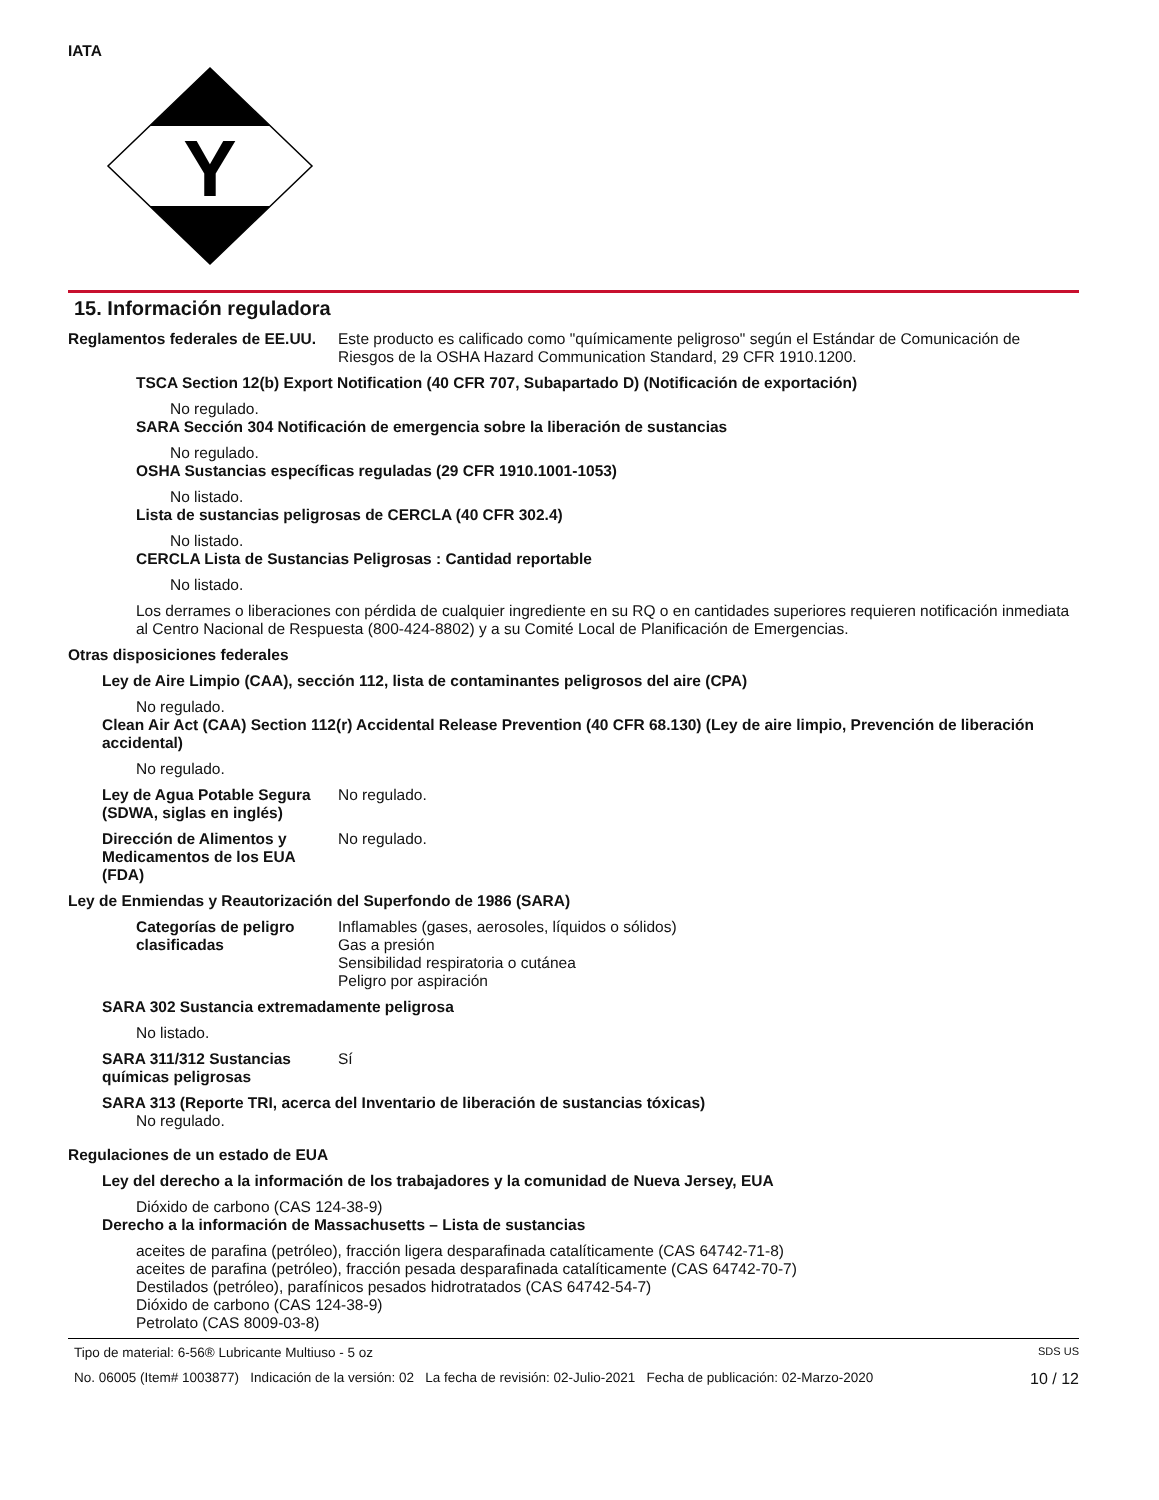IATA
Y
15. Información reguladora
Reglamentos federales de EE.UU.
Este producto es calificado como "químicamente peligroso" según el Estándar de Comunicación de Riesgos de la OSHA Hazard Communication Standard, 29 CFR 1910.1200.
TSCA Section 12(b) Export Notification (40 CFR 707, Subapartado D) (Notificación de exportación)
No regulado.
SARA Sección 304 Notificación de emergencia sobre la liberación de sustancias
No regulado.
OSHA Sustancias específicas reguladas (29 CFR 1910.1001-1053)
No listado.
Lista de sustancias peligrosas de CERCLA (40 CFR 302.4)
No listado.
CERCLA Lista de Sustancias Peligrosas : Cantidad reportable
No listado.
Los derrames o liberaciones con pérdida de cualquier ingrediente en su RQ o en cantidades superiores requieren notificación inmediata al Centro Nacional de Respuesta (800-424-8802) y a su Comité Local de Planificación de Emergencias.
Otras disposiciones federales
Ley de Aire Limpio (CAA), sección 112, lista de contaminantes peligrosos del aire (CPA)
No regulado.
Clean Air Act (CAA) Section 112(r) Accidental Release Prevention (40 CFR 68.130) (Ley de aire limpio, Prevención de liberación accidental)
No regulado.
Ley de Agua Potable Segura (SDWA, siglas en inglés)
No regulado.
Dirección de Alimentos y Medicamentos de los EUA (FDA)
No regulado.
Ley de Enmiendas y Reautorización del Superfondo de 1986 (SARA)
Categorías de peligro clasificadas
Inflamables (gases, aerosoles, líquidos o sólidos)
Gas a presión
Sensibilidad respiratoria o cutánea
Peligro por aspiración
SARA 302 Sustancia extremadamente peligrosa
No listado.
SARA 311/312 Sustancias químicas peligrosas
Sí
SARA 313 (Reporte TRI, acerca del Inventario de liberación de sustancias tóxicas)
No regulado.
Regulaciones de un estado de EUA
Ley del derecho a la información de los trabajadores y la comunidad de Nueva Jersey, EUA
Dióxido de carbono (CAS 124-38-9)
Derecho a la información de Massachusetts – Lista de sustancias
aceites de parafina (petróleo), fracción ligera desparafinada catalíticamente (CAS 64742-71-8)
aceites de parafina (petróleo), fracción pesada desparafinada catalíticamente (CAS 64742-70-7)
Destilados (petróleo), parafínicos pesados hidrotratados (CAS 64742-54-7)
Dióxido de carbono (CAS 124-38-9)
Petrolato (CAS 8009-03-8)
Tipo de material: 6-56® Lubricante Multiuso - 5 oz SDS US
No. 06005 (Item# 1003877) Indicación de la versión: 02 La fecha de revisión: 02-Julio-2021 Fecha de publicación: 02-Marzo-2020 10 / 12